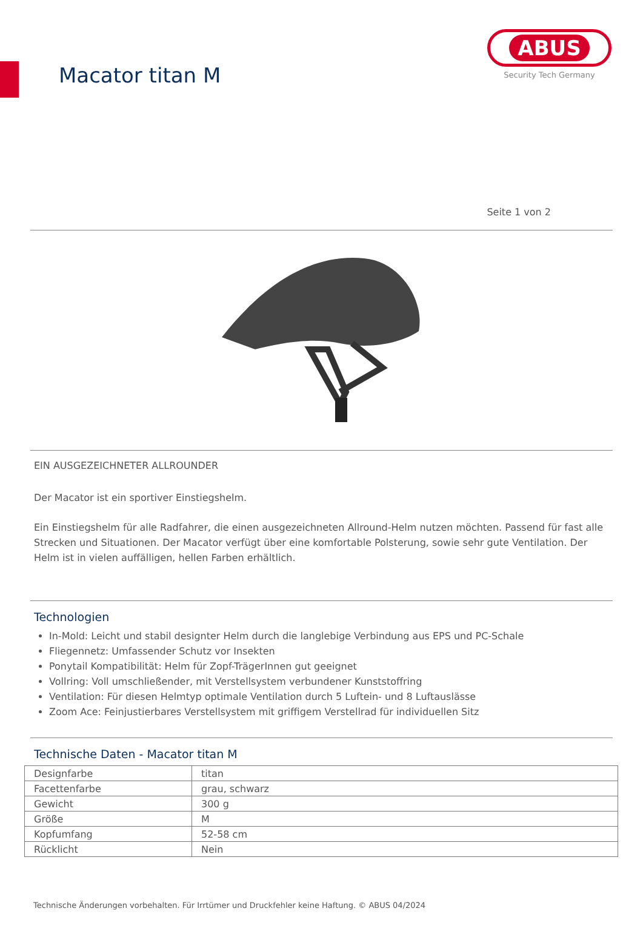Macator titan M
ABUS
Security Tech Germany
Seite 1 von 2
EIN AUSGEZEICHNETER ALLROUNDER
Der Macator ist ein sportiver Einstiegshelm.
Ein Einstiegshelm für alle Radfahrer, die einen ausgezeichneten Allround-Helm nutzen möchten. Passend für fast alle Strecken und Situationen. Der Macator verfügt über eine komfortable Polsterung, sowie sehr gute Ventilation. Der Helm ist in vielen auffälligen, hellen Farben erhältlich.
Technologien
In-Mold: Leicht und stabil designter Helm durch die langlebige Verbindung aus EPS und PC-Schale
Fliegennetz: Umfassender Schutz vor Insekten
Ponytail Kompatibilität: Helm für Zopf-TrägerInnen gut geeignet
Vollring: Voll umschließender, mit Verstellsystem verbundener Kunststoffring
Ventilation: Für diesen Helmtyp optimale Ventilation durch 5 Luftein- und 8 Luftauslässe
Zoom Ace: Feinjustierbares Verstellsystem mit griffigem Verstellrad für individuellen Sitz
Technische Daten - Macator titan M
| Designfarbe | titan |
| Facettenfarbe | grau, schwarz |
| Gewicht | 300 g |
| Größe | M |
| Kopfumfang | 52-58 cm |
| Rücklicht | Nein |
Technische Änderungen vorbehalten. Für Irrtümer und Druckfehler keine Haftung. © ABUS 04/2024